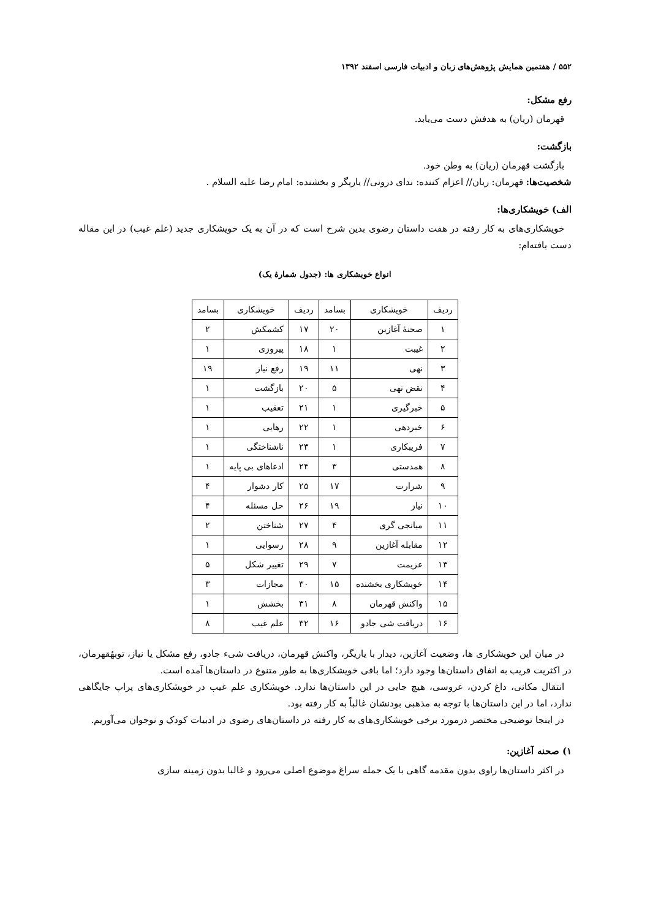۵۵۲ / هفتمین همایش پژوهش‌های زبان و ادبیات فارسی اسفند ۱۳۹۲
رفع مشکل:
قهرمان (ریان) به هدفش دست می‌یابد.
بازگشت:
بازگشت قهرمان (ریان) به وطن خود.
شخصیت‌ها: قهرمان: ریان// اعزام کننده: ندای درونی// یاریگر و بخشنده: امام رضا علیه السلام .
الف) خویشکاری‌ها:
خویشکاری‌های به کار رفته در هفت داستان رضوی بدین شرح است که در آن به یک خویشکاری جدید (علم غیب) در این مقاله دست یافته‌ام:
انواع خویشکاری ها: (جدول شمارهٔ یک)
| ردیف | خویشکاری | بسامد | ردیف | خویشکاری | بسامد |
| --- | --- | --- | --- | --- | --- |
| ۱ | صحنهٔ آغازین | ۲۰ | ۱۷ | کشمکش | ۲ |
| ۲ | غیبت | ۱ | ۱۸ | پیروزی | ۱ |
| ۳ | نهی | ۱۱ | ۱۹ | رفع نیاز | ۱۹ |
| ۴ | نقض نهی | ۵ | ۲۰ | بازگشت | ۱ |
| ۵ | خبرگیری | ۱ | ۲۱ | تعقیب | ۱ |
| ۶ | خبردهی | ۱ | ۲۲ | رهایی | ۱ |
| ۷ | فریبکاری | ۱ | ۲۳ | ناشناختگی | ۱ |
| ۸ | همدستی | ۳ | ۲۴ | ادعاهای بی پایه | ۱ |
| ۹ | شرارت | ۱۷ | ۲۵ | کار دشوار | ۴ |
| ۱۰ | نیاز | ۱۹ | ۲۶ | حل مسئله | ۴ |
| ۱۱ | میانجی گری | ۴ | ۲۷ | شناختن | ۲ |
| ۱۲ | مقابله آغازین | ۹ | ۲۸ | رسوایی | ۱ |
| ۱۳ | عزیمت | ۷ | ۲۹ | تغییر شکل | ۵ |
| ۱۴ | خویشکاری بخشنده | ۱۵ | ۳۰ | مجازات | ۳ |
| ۱۵ | واکنش قهرمان | ۸ | ۳۱ | بخشش | ۱ |
| ۱۶ | دریافت شی جادو | ۱۶ | ۳۲ | علم غیب | ۸ |
در میان این خویشکاری ها، وضعیت آغازین، دیدار با یاریگر، واکنش قهرمان، دریافت شیء جادو، رفع مشکل یا نیاز، توبهٔقهرمان، در اکثریت قریب به اتفاق داستان‌ها وجود دارد؛ اما باقی خویشکاری‌ها به طور متنوع در داستان‌ها آمده است.
انتقال مکانی، داغ کردن، عروسی، هیچ جایی در این داستان‌ها ندارد. خویشکاری علم غیب در خویشکاری‌های پراپ جایگاهی ندارد، اما در این داستان‌ها با توجه به مذهبی بودنشان غالباً به کار رفته بود.
در اینجا توضیحی مختصر درمورد برخی خویشکاری‌های به کار رفته در داستان‌های رضوی در ادبیات کودک و نوجوان می‌آوریم.
۱) صحنه آغازین:
در اکثر داستان‌ها راوی بدون مقدمه گاهی با یک جمله سراغ موضوع اصلی می‌رود و غالبا بدون زمینه سازی